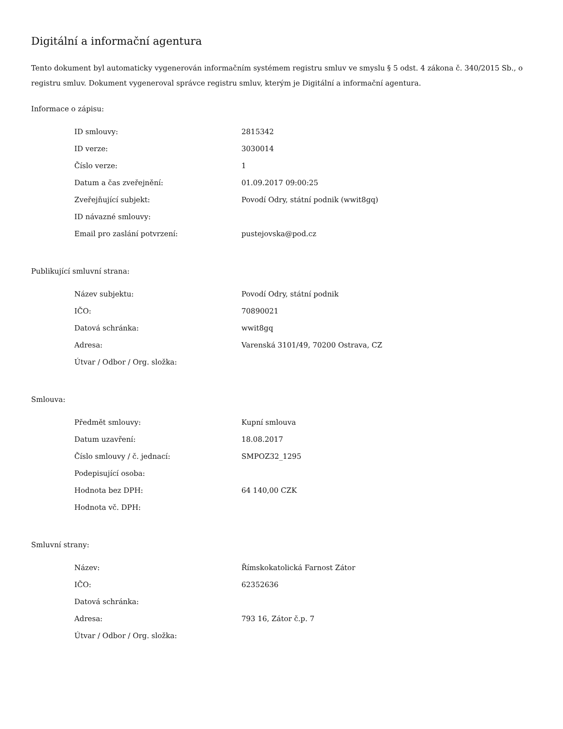Digitální a informační agentura
Tento dokument byl automaticky vygenerován informačním systémem registru smluv ve smyslu § 5 odst. 4 zákona č. 340/2015 Sb., o registru smluv. Dokument vygeneroval správce registru smluv, kterým je Digitální a informační agentura.
Informace o zápisu:
| ID smlouvy: | 2815342 |
| ID verze: | 3030014 |
| Číslo verze: | 1 |
| Datum a čas zveřejnění: | 01.09.2017 09:00:25 |
| Zveřejňující subjekt: | Povodí Odry, státní podnik (wwit8gq) |
| ID návazné smlouvy: | |
| Email pro zaslání potvrzení: | pustejovska@pod.cz |
Publikující smluvní strana:
| Název subjektu: | Povodí Odry, státní podnik |
| IČO: | 70890021 |
| Datová schránka: | wwit8gq |
| Adresa: | Varenská 3101/49, 70200 Ostrava, CZ |
| Útvar / Odbor / Org. složka: | |
Smlouva:
| Předmět smlouvy: | Kupní smlouva |
| Datum uzavření: | 18.08.2017 |
| Číslo smlouvy / č. jednací: | SMPOZ32_1295 |
| Podepisující osoba: | |
| Hodnota bez DPH: | 64 140,00 CZK |
| Hodnota vč. DPH: | |
Smluvní strany:
| Název: | Římskokatolická Farnost Zátor |
| IČO: | 62352636 |
| Datová schránka: | |
| Adresa: | 793 16, Zátor č.p. 7 |
| Útvar / Odbor / Org. složka: | |